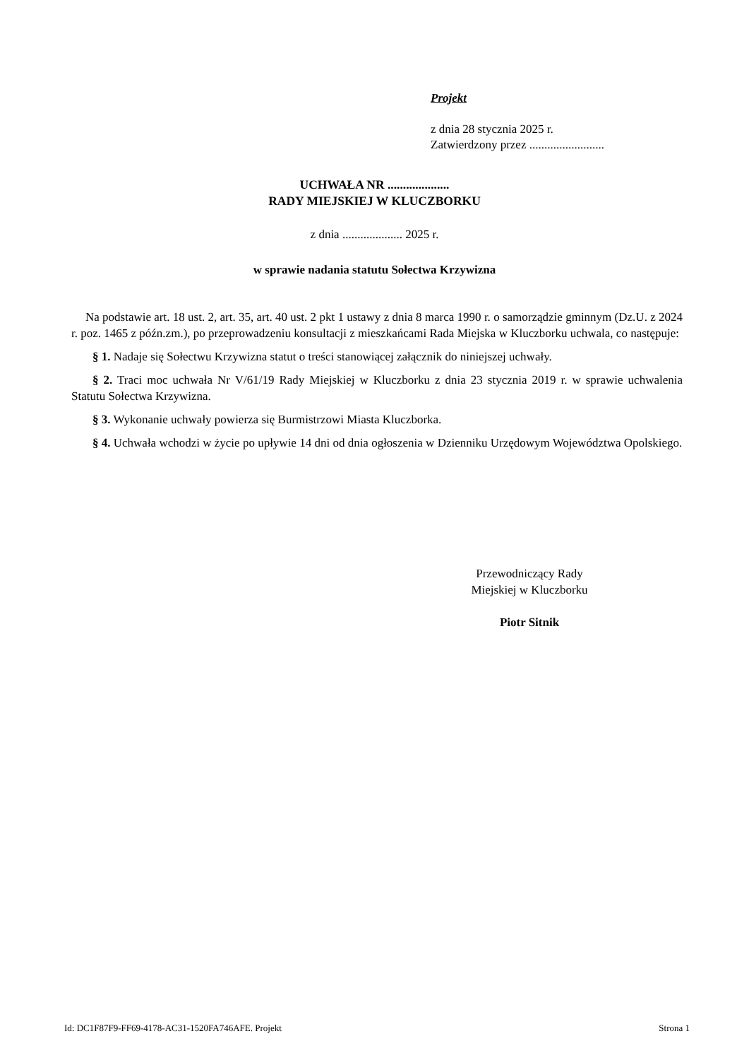Projekt
z dnia 28 stycznia 2025 r.
Zatwierdzony przez .........................
UCHWAŁA NR ....................
RADY MIEJSKIEJ W KLUCZBORKU
z dnia .................... 2025 r.
w sprawie nadania statutu Sołectwa Krzywizna
Na podstawie art. 18 ust. 2, art. 35, art. 40 ust. 2 pkt 1 ustawy z dnia 8 marca 1990 r. o samorządzie gminnym (Dz.U. z 2024 r. poz. 1465 z późn.zm.), po przeprowadzeniu konsultacji z mieszkańcami Rada Miejska w Kluczborku uchwala, co następuje:
§ 1. Nadaje się Sołectwu Krzywizna statut o treści stanowiącej załącznik do niniejszej uchwały.
§ 2. Traci moc uchwała Nr V/61/19 Rady Miejskiej w Kluczborku z dnia 23 stycznia 2019 r. w sprawie uchwalenia Statutu Sołectwa Krzywizna.
§ 3. Wykonanie uchwały powierza się Burmistrzowi Miasta Kluczborka.
§ 4. Uchwała wchodzi w życie po upływie 14 dni od dnia ogłoszenia w Dzienniku Urzędowym Województwa Opolskiego.
Przewodniczący Rady
Miejskiej w Kluczborku
Piotr Sitnik
Id: DC1F87F9-FF69-4178-AC31-1520FA746AFE. Projekt Strona 1